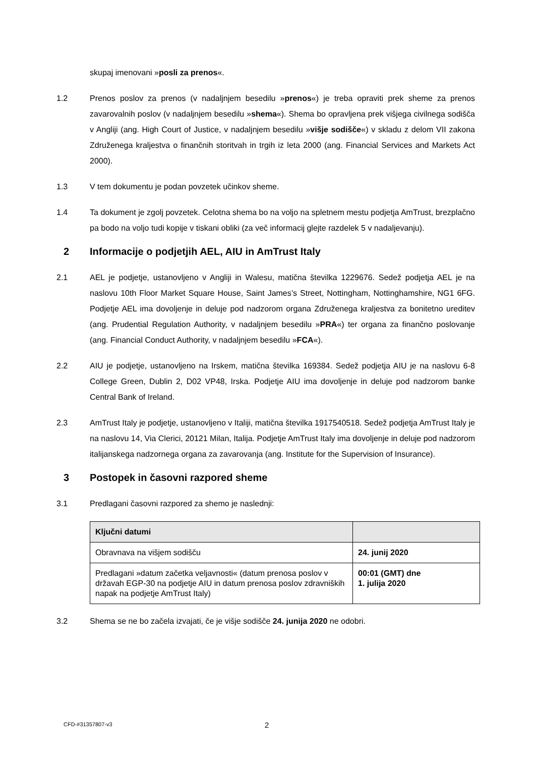skupaj imenovani »posli za prenos«.
1.2 Prenos poslov za prenos (v nadaljnjem besedilu »prenos«) je treba opraviti prek sheme za prenos zavarovalnih poslov (v nadaljnjem besedilu »shema«). Shema bo opravljena prek višjega civilnega sodišča v Angliji (ang. High Court of Justice, v nadaljnjem besedilu »višje sodišče«) v skladu z delom VII zakona Združenega kraljestva o finančnih storitvah in trgih iz leta 2000 (ang. Financial Services and Markets Act 2000).
1.3 V tem dokumentu je podan povzetek učinkov sheme.
1.4 Ta dokument je zgolj povzetek. Celotna shema bo na voljo na spletnem mestu podjetja AmTrust, brezplačno pa bodo na voljo tudi kopije v tiskani obliki (za več informacij glejte razdelek 5 v nadaljevanju).
2 Informacije o podjetjih AEL, AIU in AmTrust Italy
2.1 AEL je podjetje, ustanovljeno v Angliji in Walesu, matična številka 1229676. Sedež podjetja AEL je na naslovu 10th Floor Market Square House, Saint James’s Street, Nottingham, Nottinghamshire, NG1 6FG. Podjetje AEL ima dovoljenje in deluje pod nadzorom organa Združenega kraljestva za bonitetno ureditev (ang. Prudential Regulation Authority, v nadaljnjem besedilu »PRA«) ter organa za finančno poslovanje (ang. Financial Conduct Authority, v nadaljnjem besedilu »FCA«).
2.2 AIU je podjetje, ustanovljeno na Irskem, matična številka 169384. Sedež podjetja AIU je na naslovu 6-8 College Green, Dublin 2, D02 VP48, Irska. Podjetje AIU ima dovoljenje in deluje pod nadzorom banke Central Bank of Ireland.
2.3 AmTrust Italy je podjetje, ustanovljeno v Italiji, matična številka 1917540518. Sedež podjetja AmTrust Italy je na naslovu 14, Via Clerici, 20121 Milan, Italija. Podjetje AmTrust Italy ima dovoljenje in deluje pod nadzorom italijanskega nadzornega organa za zavarovanja (ang. Institute for the Supervision of Insurance).
3 Postopek in časovni razpored sheme
3.1 Predlagani časovni razpored za shemo je naslednji:
| Ključni datumi | |
| --- | --- |
| Obravnava na višjem sodišču | 24. junij 2020 |
| Predlagani »datum začetka veljavnosti« (datum prenosa poslov v državah EGP-30 na podjetje AIU in datum prenosa poslov zdravniških napak na podjetje AmTrust Italy) | 00:01 (GMT) dne 1. julija 2020 |
3.2 Shema se ne bo začela izvajati, če je višje sodišče 24. junija 2020 ne odobri.
CFD-#31357807-v3 2